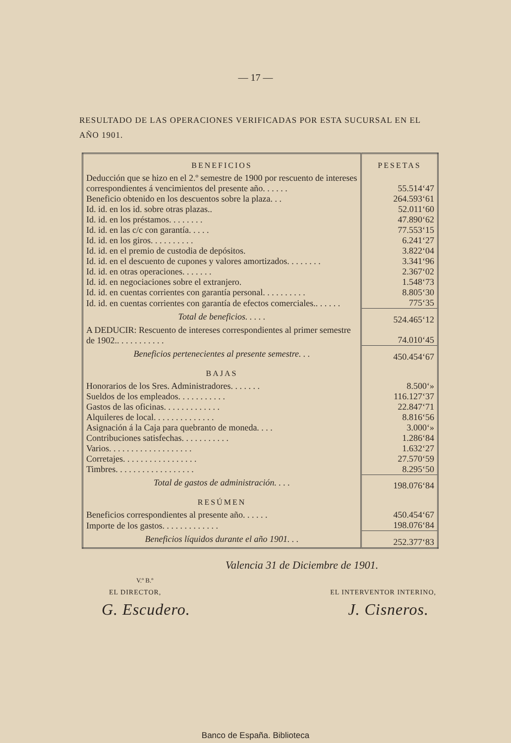— 17 —
RESULTADO DE LAS OPERACIONES VERIFICADAS POR ESTA SUCURSAL EN EL AÑO 1901.
| BENEFICIOS | PESETAS |
| --- | --- |
| Deducción que se hizo en el 2.º semestre de 1900 por rescuento de intereses correspondientes á vencimientos del presente año. . . . . . | 55.514‘47 |
| Beneficio obtenido en los descuentos sobre la plaza. . . | 264.593‘61 |
| Id. id. en los id. sobre otras plazas.. | 52.011‘60 |
| Id. id. en los préstamos. . . . . . . . | 47.890‘62 |
| Id. id. en las c/c con garantía. . . . . | 77.553‘15 |
| Id. id. en los giros. . . . . . . . . . | 6.241‘27 |
| Id. id. en el premio de custodia de depósitos. | 3.822‘04 |
| Id. id. en el descuento de cupones y valores amortizados. . . . . . . . | 3.341‘96 |
| Id. id. en otras operaciones. . . . . . . | 2.367‘02 |
| Id. id. en negociaciones sobre el extranjero. | 1.548‘73 |
| Id. id. en cuentas corrientes con garantía personal. . . . . . . . . . | 8.805‘30 |
| Id. id. en cuentas corrientes con garantía de efectos comerciales.. . . . . . | 775‘35 |
| Total de beneficios. . . . . | 524.465‘12 |
| A DEDUCIR: Rescuento de intereses correspondientes al primer semestre de 1902.. . . . . . . . . . . | 74.010‘45 |
| Beneficios pertenecientes al presente semestre. . . | 450.454‘67 |
| BAJAS | |
| Honorarios de los Sres. Administradores. . . . . . . | 8.500‘» |
| Sueldos de los empleados. . . . . . . . . . . | 116.127‘37 |
| Gastos de las oficinas. . . . . . . . . . . . . | 22.847‘71 |
| Alquileres de local. . . . . . . . . . . . . . | 8.816‘56 |
| Asignación á la Caja para quebranto de moneda. . . . | 3.000‘» |
| Contribuciones satisfechas. . . . . . . . . . . | 1.286‘84 |
| Varios. . . . . . . . . . . . . . . . . . . | 1.632‘27 |
| Corretajes. . . . . . . . . . . . . . . . . | 27.570‘59 |
| Timbres. . . . . . . . . . . . . . . . . . | 8.295‘50 |
| Total de gastos de administración. . . . | 198.076‘84 |
| RESÚMEN | |
| Beneficios correspondientes al presente año. . . . . . | 450.454‘67 |
| Importe de los gastos. . . . . . . . . . . . . | 198.076‘84 |
| Beneficios líquidos durante el año 1901. . . | 252.377‘83 |
Valencia 31 de Diciembre de 1901.
V.º B.º
EL DIRECTOR, EL INTERVENTOR INTERINO,
G. Escudero. J. Cisneros.
Banco de España. Biblioteca